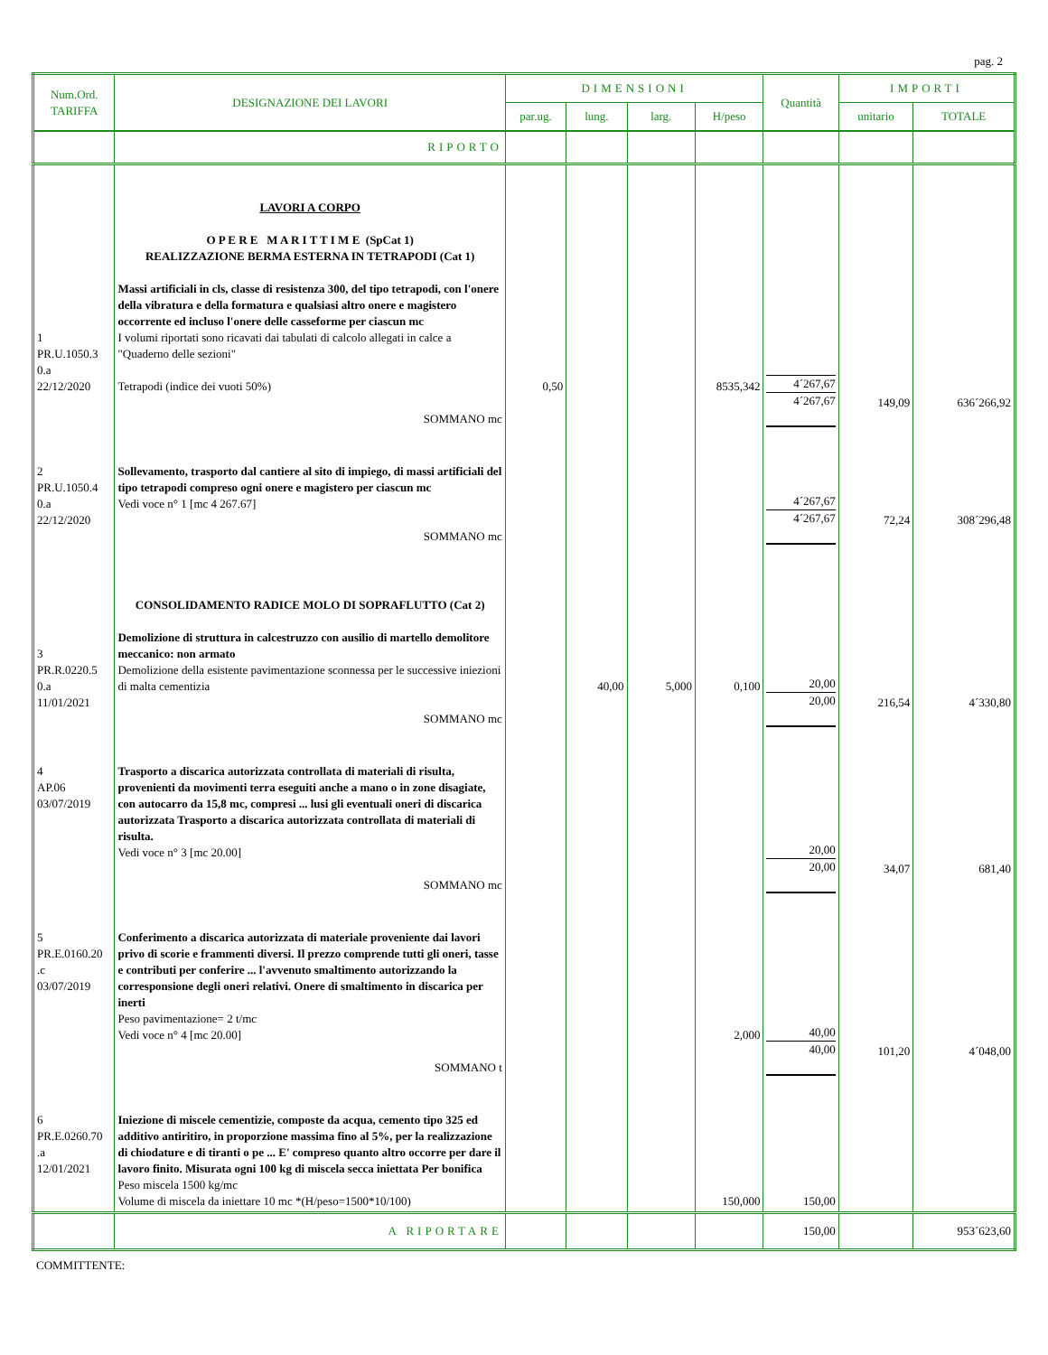pag. 2
| Num.Ord. TARIFFA | DESIGNAZIONE DEI LAVORI | DIMENSIONI | | | | Quantità | IMPORTI | |
| --- | --- | --- | --- | --- | --- | --- | --- | --- |
| | | par.ug. | lung. | larg. | H/peso | | unitario | TOTALE |
| | RIPORTO | | | | | | | |
| 1 PR.U.1050.3 0.a 22/12/2020 | LAVORI A CORPO O P E R E M A R I T T I M E (SpCat 1) REALIZZAZIONE BERMA ESTERNA IN TETRAPODI (Cat 1) Massi artificiali in cls, classe di resistenza 300, del tipo tetrapodi, con l'onere della vibratura e della formatura e qualsiasi altro onere e magistero occorrente ed incluso l'onere delle casseforme per ciascun mc I volumi riportati sono ricavati dai tabulati di calcolo allegati in calce a "Quaderno delle sezioni" Tetrapodi (indice dei vuoti 50%) SOMMANO mc | 0,50 | | | 8535,342 | 4´267,67 4´267,67 | 149,09 | 636´266,92 |
| 2 PR.U.1050.4 0.a 22/12/2020 | Sollevamento, trasporto dal cantiere al sito di impiego, di massi artificiali del tipo tetrapodi compreso ogni onere e magistero per ciascun mc Vedi voce n° 1 [mc 4 267.67] SOMMANO mc | | | | | 4´267,67 4´267,67 | 72,24 | 308´296,48 |
| 3 PR.R.0220.5 0.a 11/01/2021 | CONSOLIDAMENTO RADICE MOLO DI SOPRAFLUTTO (Cat 2) Demolizione di struttura in calcestruzzo con ausilio di martello demolitore meccanico: non armato Demolizione della esistente pavimentazione sconnessa per le successive iniezioni di malta cementizia SOMMANO mc | | 40,00 | 5,000 | 0,100 | 20,00 20,00 | 216,54 | 4´330,80 |
| 4 AP.06 03/07/2019 | Trasporto a discarica autorizzata controllata di materiali di risulta, provenienti da movimenti terra eseguiti anche a mano o in zone disagiate, con autocarro da 15,8 mc, compresi ... lusi gli eventuali oneri di discarica autorizzata Trasporto a discarica autorizzata controllata di materiali di risulta. Vedi voce n° 3 [mc 20.00] SOMMANO mc | | | | | 20,00 20,00 | 34,07 | 681,40 |
| 5 PR.E.0160.20 .c 03/07/2019 | Conferimento a discarica autorizzata di materiale proveniente dai lavori privo di scorie e frammenti diversi. Il prezzo comprende tutti gli oneri, tasse e contributi per conferire ... l'avvenuto smaltimento autorizzando la corresponsione degli oneri relativi. Onere di smaltimento in discarica per inerti Peso pavimentazione= 2 t/mc Vedi voce n° 4 [mc 20.00] SOMMANO t | | | | 2,000 | 40,00 40,00 | 101,20 | 4´048,00 |
| 6 PR.E.0260.70 .a 12/01/2021 | Iniezione di miscele cementizie, composte da acqua, cemento tipo 325 ed additivo antiritiro, in proporzione massima fino al 5%, per la realizzazione di chiodature e di tiranti o pe ... E' compreso quanto altro occorre per dare il lavoro finito. Misurata ogni 100 kg di miscela secca iniettata Per bonifica Peso miscela 1500 kg/mc Volume di miscela da iniettare 10 mc *(H/peso=1500*10/100) | | | | 150,000 | 150,00 | | |
| | A RIPORTARE | | | | | 150,00 | | 953´623,60 |
COMMITTENTE: